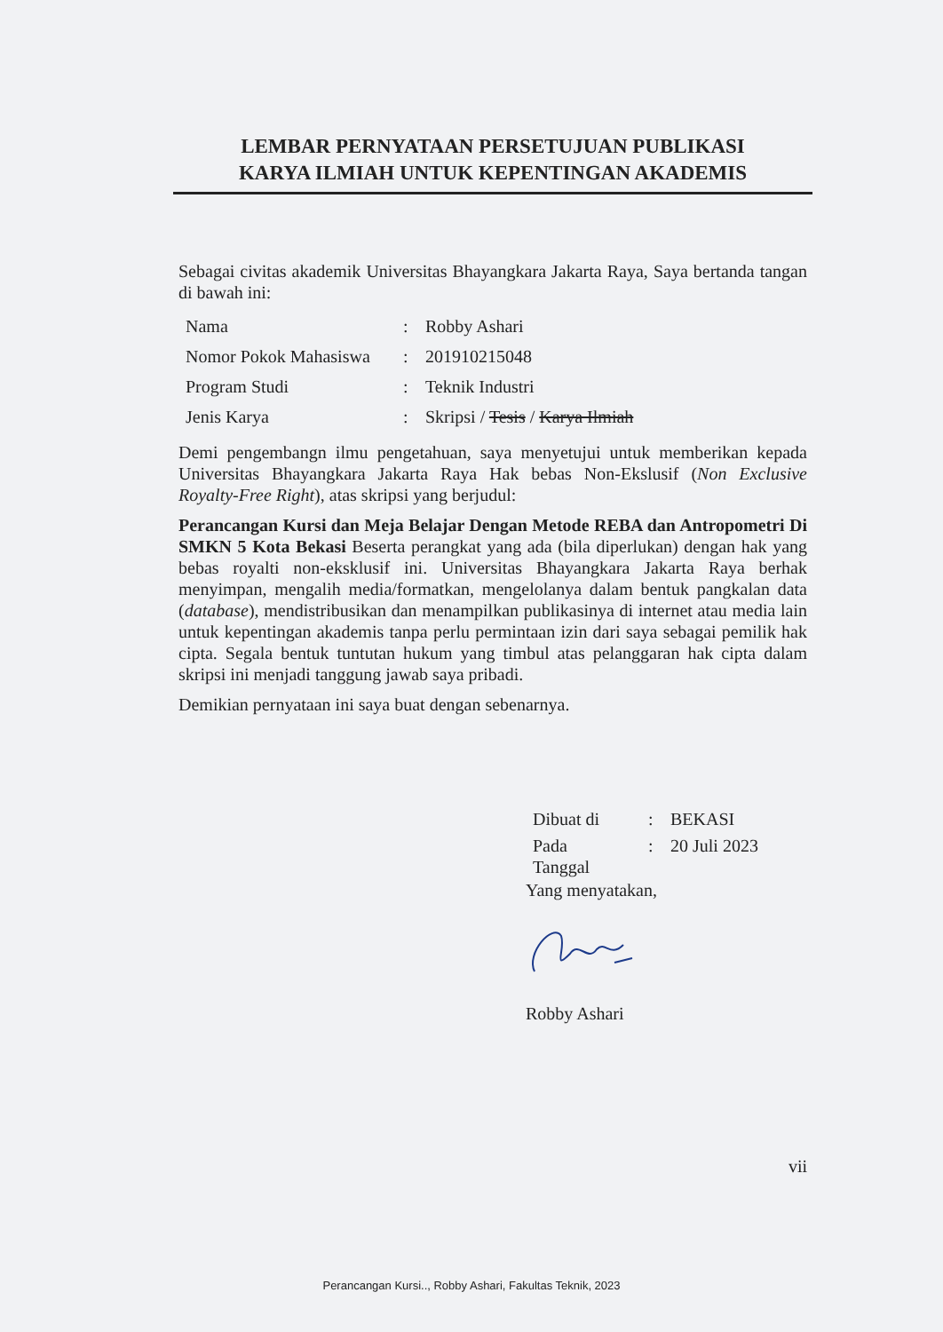LEMBAR PERNYATAAN PERSETUJUAN PUBLIKASI
KARYA ILMIAH UNTUK KEPENTINGAN AKADEMIS
Sebagai civitas akademik Universitas Bhayangkara Jakarta Raya, Saya bertanda tangan di bawah ini:
| Nama | : | Robby Ashari |
| Nomor Pokok Mahasiswa | : | 201910215048 |
| Program Studi | : | Teknik Industri |
| Jenis Karya | : | Skripsi / Tesis / Karya Ilmiah |
Demi pengembangn ilmu pengetahuan, saya menyetujui untuk memberikan kepada Universitas Bhayangkara Jakarta Raya Hak bebas Non-Ekslusif (Non Exclusive Royalty-Free Right), atas skripsi yang berjudul:
Perancangan Kursi dan Meja Belajar Dengan Metode REBA dan Antropometri Di SMKN 5 Kota Bekasi Beserta perangkat yang ada (bila diperlukan) dengan hak yang bebas royalti non-eksklusif ini. Universitas Bhayangkara Jakarta Raya berhak menyimpan, mengalih media/formatkan, mengelolanya dalam bentuk pangkalan data (database), mendistribusikan dan menampilkan publikasinya di internet atau media lain untuk kepentingan akademis tanpa perlu permintaan izin dari saya sebagai pemilik hak cipta. Segala bentuk tuntutan hukum yang timbul atas pelanggaran hak cipta dalam skripsi ini menjadi tanggung jawab saya pribadi.
Demikian pernyataan ini saya buat dengan sebenarnya.
| Dibuat di | : | BEKASI |
| Pada Tanggal | : | 20 Juli 2023 |
Yang menyatakan,
Robby Ashari
vii
Perancangan Kursi.., Robby Ashari, Fakultas Teknik, 2023